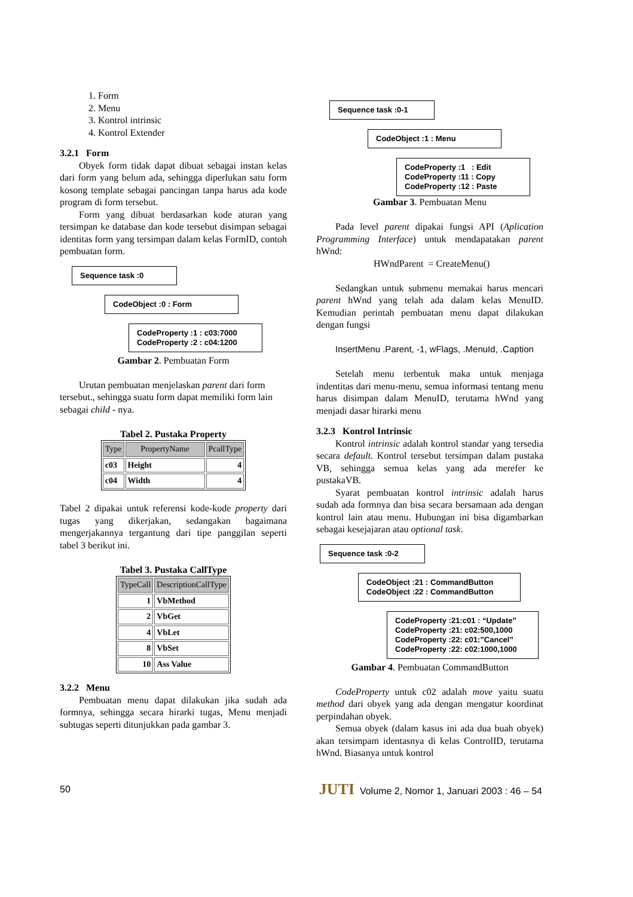1. Form
2. Menu
3. Kontrol intrinsic
4. Kontrol Extender
3.2.1 Form
Obyek form tidak dapat dibuat sebagai instan kelas dari form yang belum ada, sehingga diperlukan satu form kosong template sebagai pancingan tanpa harus ada kode program di form tersebut.
Form yang dibuat berdasarkan kode aturan yang tersimpan ke database dan kode tersebut disimpan sebagai identitas form yang tersimpan dalam kelas FormID, contoh pembuatan form.
Sequence task :0
CodeObject :0 : Form
CodeProperty :1 : c03:7000
CodeProperty :2 : c04:1200
Gambar 2. Pembuatan Form
Urutan pembuatan menjelaskan parent dari form tersebut., sehingga suatu form dapat memiliki form lain sebagai child - nya.
Tabel 2. Pustaka Property
| Type | PropertyName | PcallType |
| --- | --- | --- |
| c03 | Height | 4 |
| c04 | Width | 4 |
Tabel 2 dipakai untuk referensi kode-kode property dari tugas yang dikerjakan, sedangakan bagaimana mengerjakannya tergantung dari tipe panggilan seperti tabel 3 berikut ini.
Tabel 3. Pustaka CallType
| TypeCall | DescriptionCallType |
| --- | --- |
| 1 | VbMethod |
| 2 | VbGet |
| 4 | VbLet |
| 8 | VbSet |
| 10 | Ass Value |
3.2.2 Menu
Pembuatan menu dapat dilakukan jika sudah ada formnya, sehingga secara hirarki tugas, Menu menjadi subtugas seperti ditunjukkan pada gambar 3.
Sequence task :0-1
CodeObject :1 : Menu
CodeProperty :1 : Edit
CodeProperty :11 : Copy
CodeProperty :12 : Paste
Gambar 3. Pembuatan Menu
Pada level parent dipakai fungsi API (Aplication Programming Interface) untuk mendapatakan parent hWnd:
HWndParent = CreateMenu()
Sedangkan untuk submenu memakai harus mencari parent hWnd yang telah ada dalam kelas MenuID. Kemudian perintah pembuatan menu dapat dilakukan dengan fungsi
InsertMenu .Parent, -1, wFlags, .MenuId, .Caption
Setelah menu terbentuk maka untuk menjaga indentitas dari menu-menu, semua informasi tentang menu harus disimpan dalam MenuID, terutama hWnd yang menjadi dasar hirarki menu
3.2.3 Kontrol Intrinsic
Kontrol intrinsic adalah kontrol standar yang tersedia secara default. Kontrol tersebut tersimpan dalam pustaka VB, sehingga semua kelas yang ada merefer ke pustakaVB.
Syarat pembuatan kontrol intrinsic adalah harus sudah ada formnya dan bisa secara bersamaan ada dengan kontrol lain atau menu. Hubungan ini bisa digambarkan sebagai kesejajaran atau optional task.
Sequence task :0-2
CodeObject :21 : CommandButton
CodeObject :22 : CommandButton
CodeProperty :21:c01 : “Update”
CodeProperty :21: c02:500,1000
CodeProperty :22: c01:”Cancel”
CodeProperty :22: c02:1000,1000
Gambar 4. Pembuatan CommandButton
CodeProperty untuk c02 adalah move yaitu suatu method dari obyek yang ada dengan mengatur koordinat perpindahan obyek.
Semua obyek (dalam kasus ini ada dua buah obyek) akan tersimpam identasnya di kelas ControlID, terutama hWnd. Biasanya untuk kontrol
50 JUTI Volume 2, Nomor 1, Januari 2003 : 46 – 54